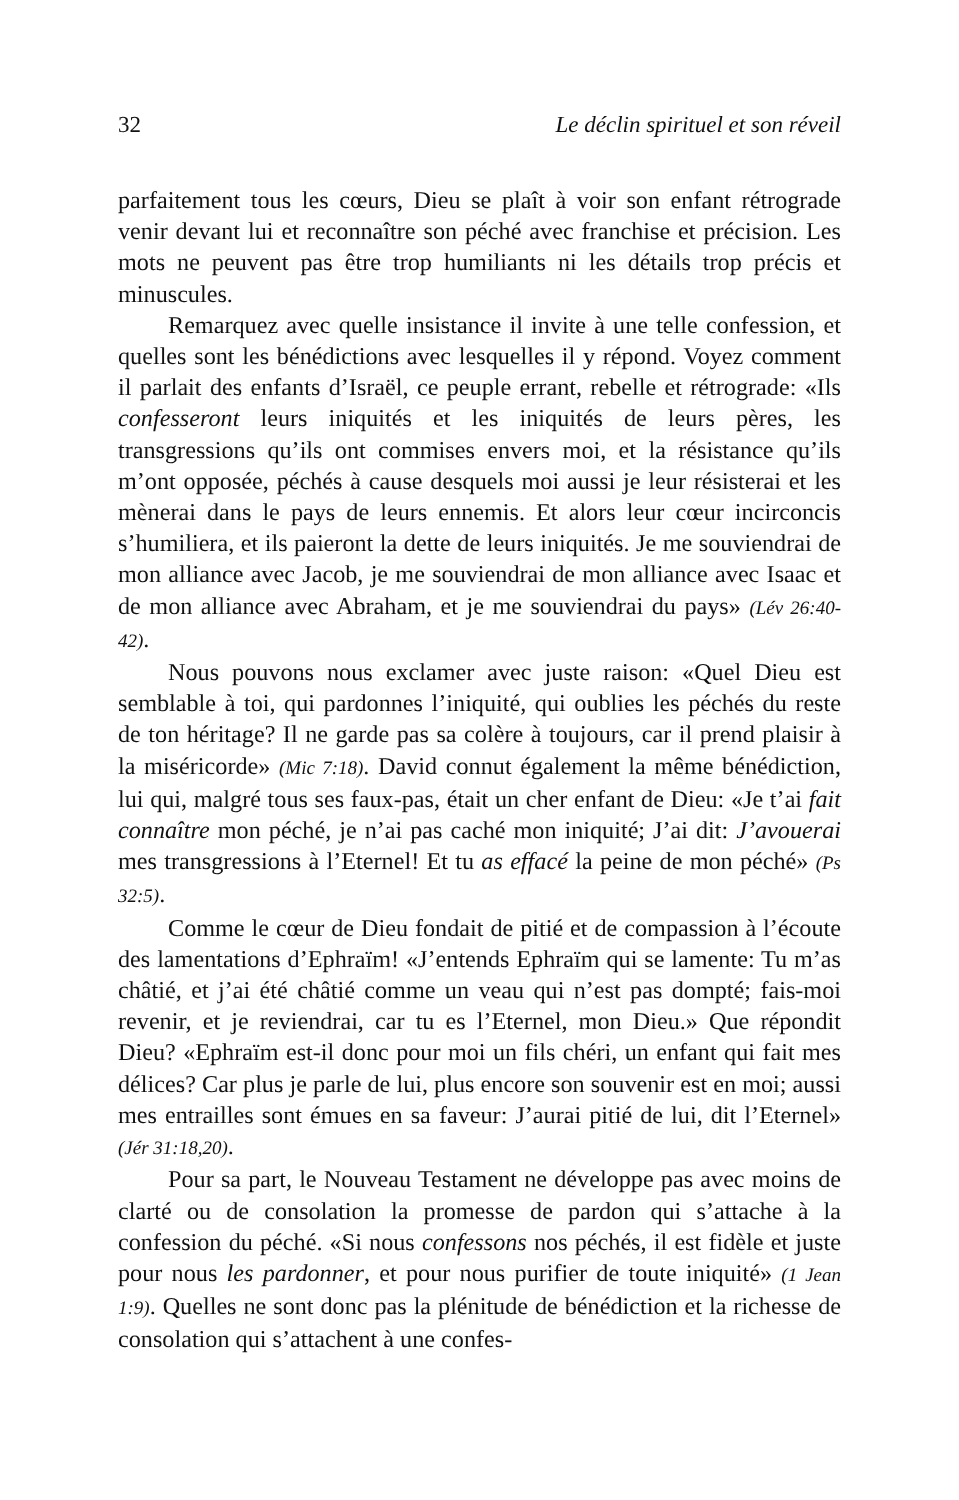32 Le déclin spirituel et son réveil
parfaitement tous les cœurs, Dieu se plaît à voir son enfant rétrograde venir devant lui et reconnaître son péché avec franchise et précision. Les mots ne peuvent pas être trop humiliants ni les détails trop précis et minuscules.
Remarquez avec quelle insistance il invite à une telle confession, et quelles sont les bénédictions avec lesquelles il y répond. Voyez comment il parlait des enfants d’Israël, ce peuple errant, rebelle et rétrograde: «Ils confesseront leurs iniquités et les iniquités de leurs pères, les transgressions qu’ils ont commises envers moi, et la résistance qu’ils m’ont opposée, péchés à cause desquels moi aussi je leur résisterai et les mènerai dans le pays de leurs ennemis. Et alors leur cœur incirconcis s’humiliera, et ils paieront la dette de leurs iniquités. Je me souviendrai de mon alliance avec Jacob, je me souviendrai de mon alliance avec Isaac et de mon alliance avec Abraham, et je me souviendrai du pays» (Lév 26:40-42).
Nous pouvons nous exclamer avec juste raison: «Quel Dieu est semblable à toi, qui pardonnes l’iniquité, qui oublies les péchés du reste de ton héritage? Il ne garde pas sa colère à toujours, car il prend plaisir à la miséricorde» (Mic 7:18). David connut également la même bénédiction, lui qui, malgré tous ses faux-pas, était un cher enfant de Dieu: «Je t’ai fait connaître mon péché, je n’ai pas caché mon iniquité; J’ai dit: J’avouerai mes transgressions à l’Eternel! Et tu as effacé la peine de mon péché» (Ps 32:5).
Comme le cœur de Dieu fondait de pitié et de compassion à l’écoute des lamentations d’Ephraïm! «J’entends Ephraïm qui se lamente: Tu m’as châtié, et j’ai été châtié comme un veau qui n’est pas dompté; fais-moi revenir, et je reviendrai, car tu es l’Eternel, mon Dieu.» Que répondit Dieu? «Ephraïm est-il donc pour moi un fils chéri, un enfant qui fait mes délices? Car plus je parle de lui, plus encore son souvenir est en moi; aussi mes entrailles sont émues en sa faveur: J’aurai pitié de lui, dit l’Eternel» (Jér 31:18,20).
Pour sa part, le Nouveau Testament ne développe pas avec moins de clarté ou de consolation la promesse de pardon qui s’attache à la confession du péché. «Si nous confessons nos péchés, il est fidèle et juste pour nous les pardonner, et pour nous purifier de toute iniquité» (1 Jean 1:9). Quelles ne sont donc pas la plénitude de bénédiction et la richesse de consolation qui s’attachent à une confes-